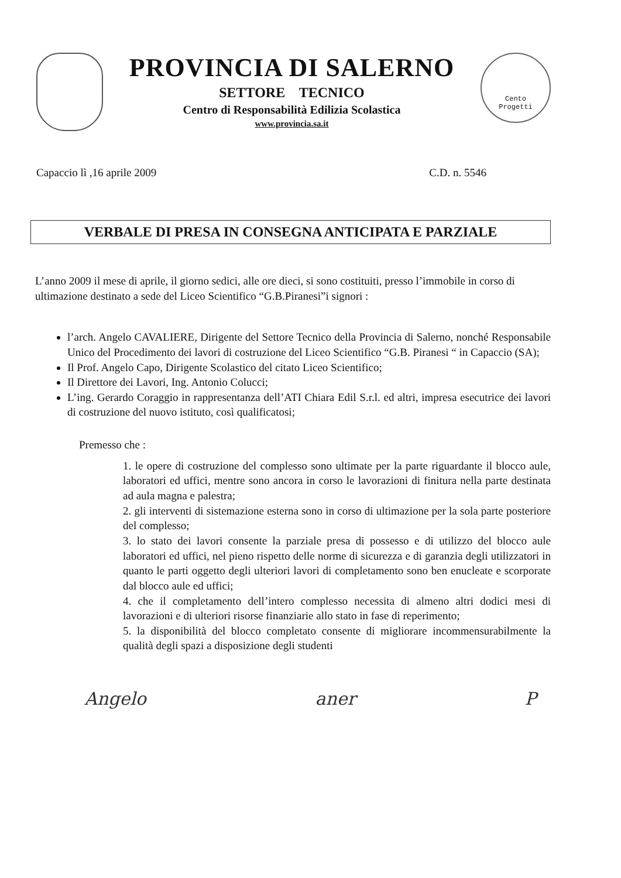PROVINCIA DI SALERNO
SETTORE TECNICO
Centro di Responsabilità Edilizia Scolastica
www.provincia.sa.it
Cento
Progetti
Capaccio lì ,16 aprile 2009 C.D. n. 5546
VERBALE DI PRESA IN CONSEGNA ANTICIPATA E PARZIALE
L’anno 2009 il mese di aprile, il giorno sedici, alle ore dieci, si sono costituiti, presso l’immobile in corso di ultimazione destinato a sede del Liceo Scientifico “G.B.Piranesi”i signori :
l’arch. Angelo CAVALIERE, Dirigente del Settore Tecnico della Provincia di Salerno, nonché Responsabile Unico del Procedimento dei lavori di costruzione del Liceo Scientifico “G.B. Piranesi “ in Capaccio (SA);
Il Prof. Angelo Capo, Dirigente Scolastico del citato Liceo Scientifico;
Il Direttore dei Lavori, Ing. Antonio Colucci;
L’ing. Gerardo Coraggio in rappresentanza dell’ATI Chiara Edil S.r.l. ed altri, impresa esecutrice dei lavori di costruzione del nuovo istituto, così qualificatosi;
Premesso che :
1. le opere di costruzione del complesso sono ultimate per la parte riguardante il blocco aule, laboratori ed uffici, mentre sono ancora in corso le lavorazioni di finitura nella parte destinata ad aula magna e palestra;
2. gli interventi di sistemazione esterna sono in corso di ultimazione per la sola parte posteriore del complesso;
3. lo stato dei lavori consente la parziale presa di possesso e di utilizzo del blocco aule laboratori ed uffici, nel pieno rispetto delle norme di sicurezza e di garanzia degli utilizzatori in quanto le parti oggetto degli ulteriori lavori di completamento sono ben enucleate e scorporate dal blocco aule ed uffici;
4. che il completamento dell’intero complesso necessita di almeno altri dodici mesi di lavorazioni e di ulteriori risorse finanziarie allo stato in fase di reperimento;
5. la disponibilità del blocco completato consente di migliorare incommensurabilmente la qualità degli spazi a disposizione degli studenti
Angelo aner P